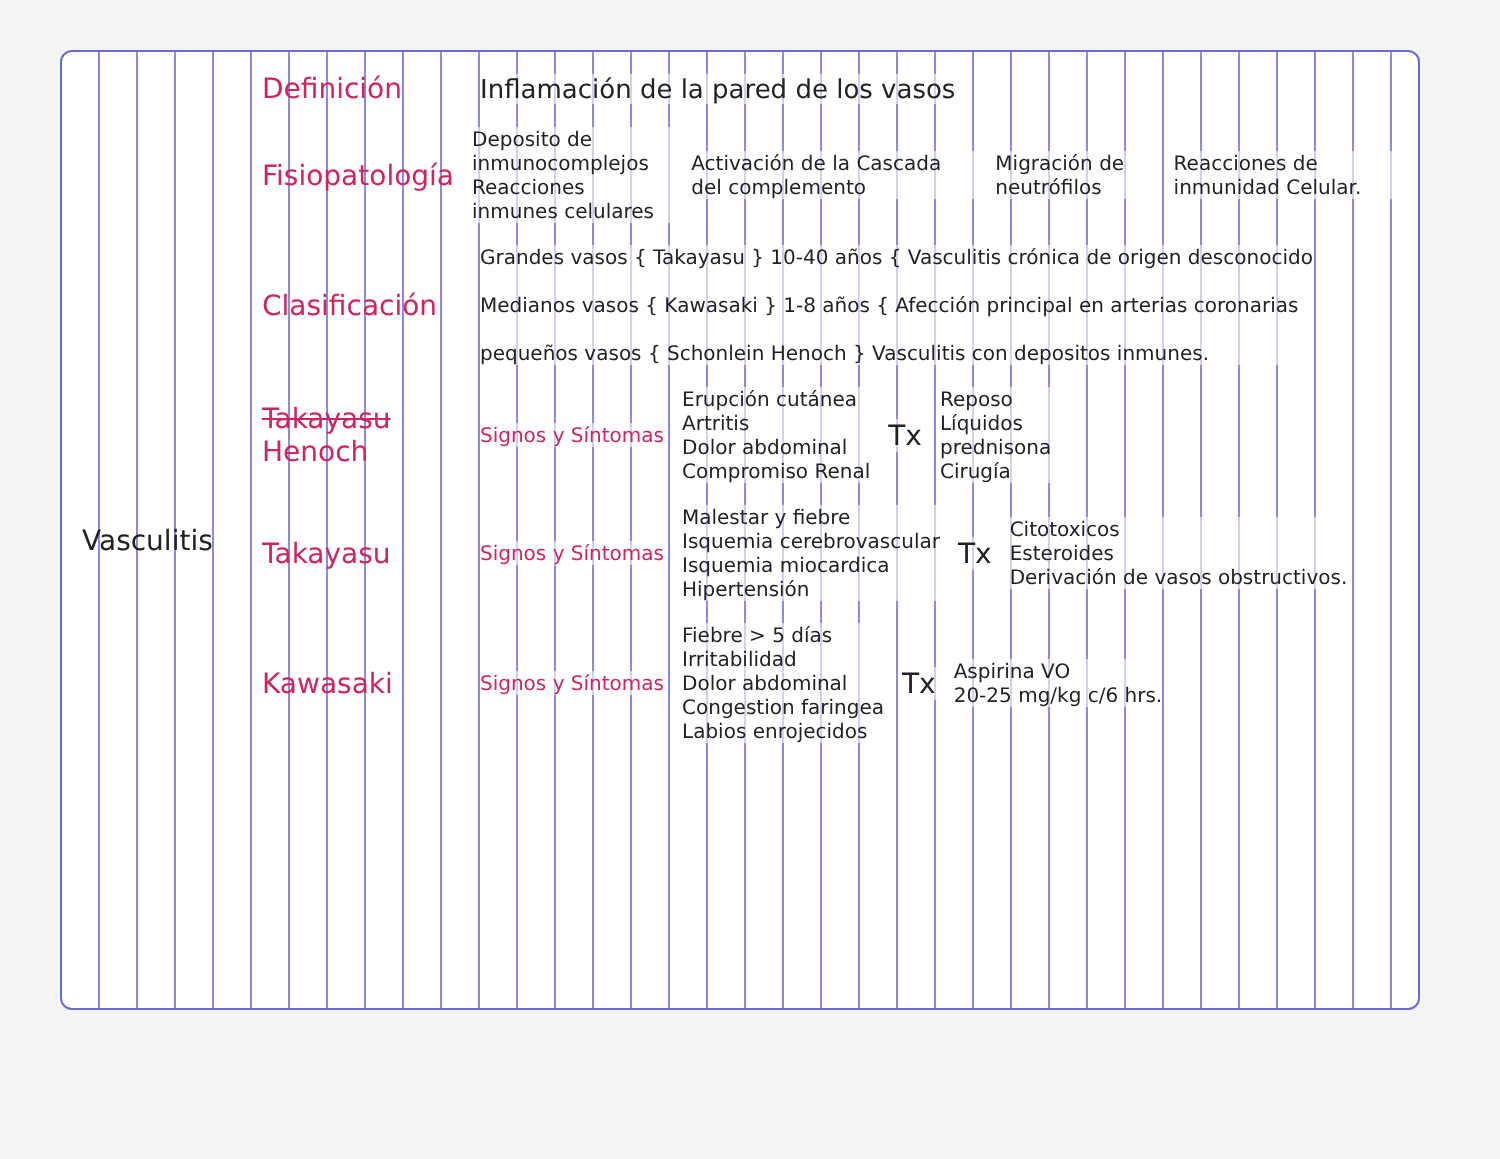Vasculitis Definición
Inflamación de la pared de los vasos
Fisiopatología
Deposito de inmunocomplejos
Reacciones inmunes celulares
Activación de la Cascada del complemento
Migración de neutrófilos
Reacciones de inmunidad Celular.
Clasificación
Grandes vasos { Takayasu } 10-40 años { Vasculitis crónica de origen desconocido
Medianos vasos { Kawasaki } 1-8 años { Afección principal en arterias coronarias
pequeños vasos { Schonlein Henoch } Vasculitis con depositos inmunes.
Takayasu
Henoch
Signos y Síntomas
Erupción cutánea
Artritis
Dolor abdominal
Compromiso Renal
Tx
Reposo
Líquidos
prednisona
Cirugía
Takayasu
Signos y Síntomas
Malestar y fiebre
Isquemia cerebrovascular
Isquemia miocardica
Hipertensión
Tx
Citotoxicos
Esteroides
Derivación de vasos obstructivos.
Kawasaki
Signos y Síntomas
Fiebre > 5 días
Irritabilidad
Dolor abdominal
Congestion faringea
Labios enrojecidos
Tx
Aspirina VO
20-25 mg/kg c/6 hrs.